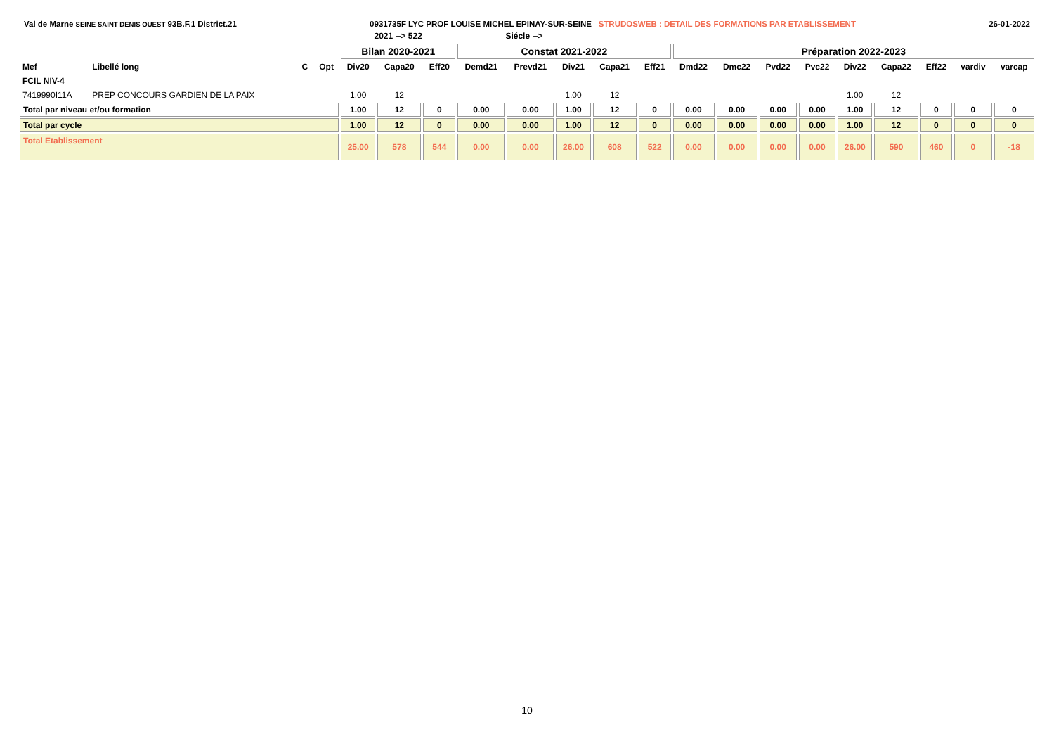Val de Marne SEINE SAINT DENIS OUEST 93B.F.1 District.21 0931735F LYC PROF LOUISE MICHEL EPINAY-SUR-SEINE STRUDOSWEB : DETAIL DES FORMATIONS PAR ETABLISSEMENT 26-01-2022
| | | | | 2021 --> 522 | | | Siécle --> | | | | | | | | | | | | | |
| --- | --- | --- | --- | --- | --- | --- | --- | --- | --- | --- | --- | --- | --- | --- | --- | --- | --- | --- | --- | --- |
| | | | | Bilan 2020-2021 | | | Constat 2021-2022 | | | | | Préparation 2022-2023 | | | | | | | | |
| Mef | Libellé long | C | Opt | Div20 | Capa20 | Eff20 | Demd21 | Prevd21 | Div21 | Capa21 | Eff21 | Dmd22 | Dmc22 | Pvd22 | Pvc22 | Div22 | Capa22 | Eff22 | vardiv | varcap |
| FCIL NIV-4 | | | | | | | | | | | | | | | | | | | | |
| 7419990I11A | PREP CONCOURS GARDIEN DE LA PAIX | | | 1.00 | 12 | | | | 1.00 | 12 | | | | | | 1.00 | 12 | | | |
| Total par niveau et/ou formation | | | | 1.00 | 12 | 0 | 0.00 | 0.00 | 1.00 | 12 | 0 | 0.00 | 0.00 | 0.00 | 0.00 | 1.00 | 12 | 0 | 0 | 0 |
| Total par cycle | | | | 1.00 | 12 | 0 | 0.00 | 0.00 | 1.00 | 12 | 0 | 0.00 | 0.00 | 0.00 | 0.00 | 1.00 | 12 | 0 | 0 | 0 |
| Total Etablissement | | | | 25.00 | 578 | 544 | 0.00 | 0.00 | 26.00 | 608 | 522 | 0.00 | 0.00 | 0.00 | 0.00 | 26.00 | 590 | 460 | 0 | -18 |
10